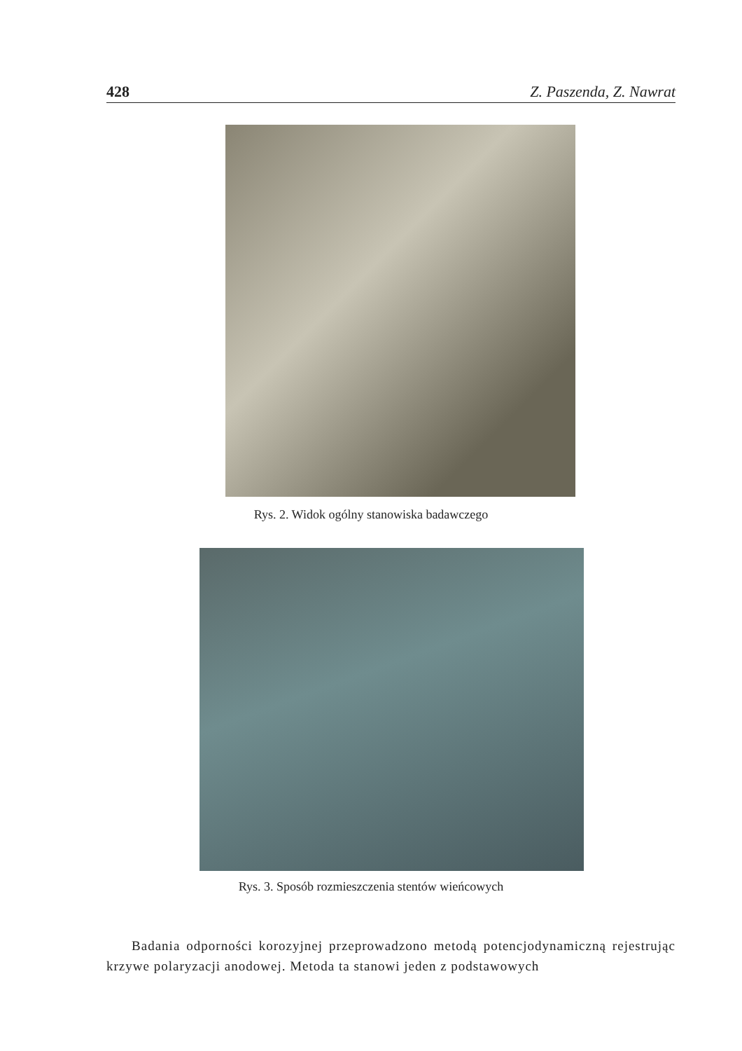428 Z. Paszenda, Z. Nawrat
Rys. 2. Widok ogólny stanowiska badawczego
Rys. 3. Sposób rozmieszczenia stentów wieńcowych
Badania odporności korozyjnej przeprowadzono metodą potencjodynamiczną rejestrując krzywe polaryzacji anodowej. Metoda ta stanowi jeden z podstawowych